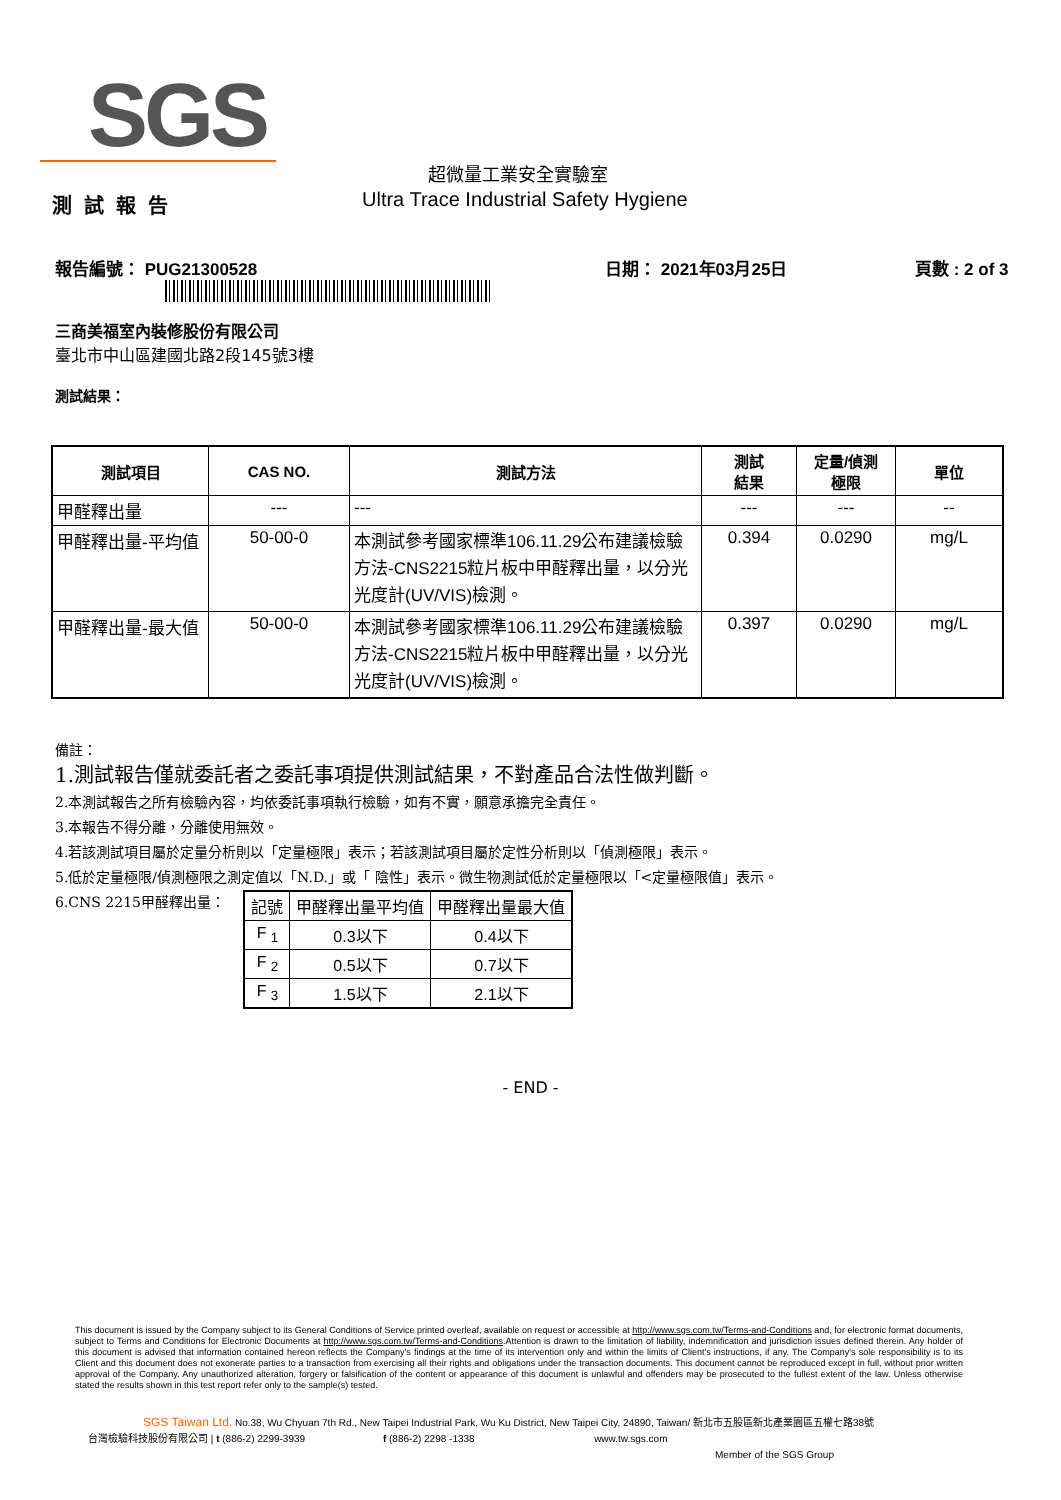SGS
超微量工業安全實驗室
測試報告
Ultra Trace Industrial Safety Hygiene
報告編號： PUG21300528 日期： 2021年03月25日 頁數 : 2 of 3
三商美福室內裝修股份有限公司
臺北市中山區建國北路2段145號3樓
測試結果：
| 測試項目 | CAS NO. | 測試方法 | 測試 結果 | 定量/偵測 極限 | 單位 |
| --- | --- | --- | --- | --- | --- |
| 甲醛釋出量 | --- | --- | --- | --- | -- |
| 甲醛釋出量-平均值 | 50-00-0 | 本測試參考國家標準106.11.29公布建議檢驗方法-CNS2215粒片板中甲醛釋出量，以分光光度計(UV/VIS)檢測。 | 0.394 | 0.0290 | mg/L |
| 甲醛釋出量-最大值 | 50-00-0 | 本測試參考國家標準106.11.29公布建議檢驗方法-CNS2215粒片板中甲醛釋出量，以分光光度計(UV/VIS)檢測。 | 0.397 | 0.0290 | mg/L |
備註：
1.測試報告僅就委託者之委託事項提供測試結果，不對產品合法性做判斷。
2.本測試報告之所有檢驗內容，均依委託事項執行檢驗，如有不實，願意承擔完全責任。
3.本報告不得分離，分離使用無效。
4.若該測試項目屬於定量分析則以「定量極限」表示；若該測試項目屬於定性分析則以「偵測極限」表示。
5.低於定量極限/偵測極限之測定值以「N.D.」或「 陰性」表示。微生物測試低於定量極限以「<定量極限值」表示。
6.CNS 2215甲醛釋出量：
| 記號 | 甲醛釋出量平均值 | 甲醛釋出量最大值 |
| F <sub>1</sub> | 0.3以下 | 0.4以下 |
| F <sub>2</sub> | 0.5以下 | 0.7以下 |
| F <sub>3</sub> | 1.5以下 | 2.1以下 |
- END -
This document is issued by the Company subject to its General Conditions of Service printed overleaf, available on request or accessible at http://www.sgs.com.tw/Terms-and-Conditions and, for electronic format documents, subject to Terms and Conditions for Electronic Documents at http://www.sgs.com.tw/Terms-and-Conditions.Attention is drawn to the limitation of liability, indemnification and jurisdiction issues defined therein. Any holder of this document is advised that information contained hereon reflects the Company's findings at the time of its intervention only and within the limits of Client's instructions, if any. The Company's sole responsibility is to its Client and this document does not exonerate parties to a transaction from exercising all their rights and obligations under the transaction documents. This document cannot be reproduced except in full, without prior written approval of the Company. Any unauthorized alteration, forgery or falsification of the content or appearance of this document is unlawful and offenders may be prosecuted to the fullest extent of the law. Unless otherwise stated the results shown in this test report refer only to the sample(s) tested.
SGS Taiwan Ltd. No.38, Wu Chyuan 7th Rd., New Taipei Industrial Park, Wu Ku District, New Taipei City, 24890, Taiwan/ 新北市五股區新北產業園區五權七路38號
台灣檢驗科技股份有限公司 | t (886-2) 2299-3939 f (886-2) 2298 -1338 www.tw.sgs.com
Member of the SGS Group